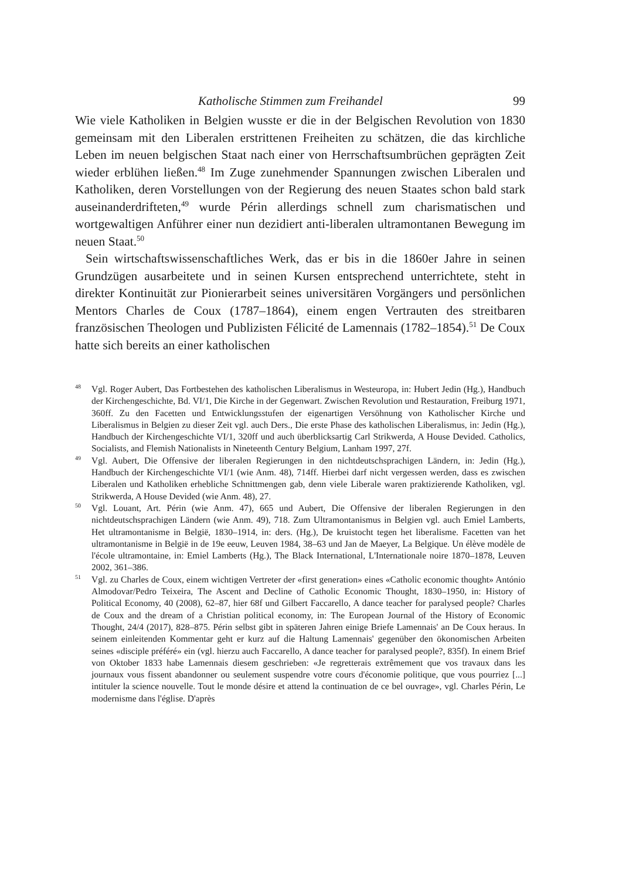Katholische Stimmen zum Freihandel 99
Wie viele Katholiken in Belgien wusste er die in der Belgischen Revolution von 1830 gemeinsam mit den Liberalen erstrittenen Freiheiten zu schätzen, die das kirchliche Leben im neuen belgischen Staat nach einer von Herrschaftsumbrüchen geprägten Zeit wieder erblühen ließen.<sup>48</sup> Im Zuge zunehmender Spannungen zwischen Liberalen und Katholiken, deren Vorstellungen von der Regierung des neuen Staates schon bald stark auseinanderdrifteten,<sup>49</sup> wurde Périn allerdings schnell zum charismatischen und wortgewaltigen Anführer einer nun dezidiert anti-liberalen ultramontanen Bewegung im neuen Staat.<sup>50</sup>
Sein wirtschaftswissenschaftliches Werk, das er bis in die 1860er Jahre in seinen Grundzügen ausarbeitete und in seinen Kursen entsprechend unterrichtete, steht in direkter Kontinuität zur Pionierarbeit seines universitären Vorgängers und persönlichen Mentors Charles de Coux (1787–1864), einem engen Vertrauten des streitbaren französischen Theologen und Publizisten Félicité de Lamennais (1782–1854).<sup>51</sup> De Coux hatte sich bereits an einer katholischen
<sup>48</sup> Vgl. Roger Aubert, Das Fortbestehen des katholischen Liberalismus in Westeuropa, in: Hubert Jedin (Hg.), Handbuch der Kirchengeschichte, Bd. VI/1, Die Kirche in der Gegenwart. Zwischen Revolution und Restauration, Freiburg 1971, 360ff. Zu den Facetten und Entwicklungsstufen der eigenartigen Versöhnung von Katholischer Kirche und Liberalismus in Belgien zu dieser Zeit vgl. auch Ders., Die erste Phase des katholischen Liberalismus, in: Jedin (Hg.), Handbuch der Kirchengeschichte VI/1, 320ff und auch überblicksartig Carl Strikwerda, A House Devided. Catholics, Socialists, and Flemish Nationalists in Nineteenth Century Belgium, Lanham 1997, 27f.
<sup>49</sup> Vgl. Aubert, Die Offensive der liberalen Regierungen in den nichtdeutschsprachigen Ländern, in: Jedin (Hg.), Handbuch der Kirchengeschichte VI/1 (wie Anm. 48), 714ff. Hierbei darf nicht vergessen werden, dass es zwischen Liberalen und Katholiken erhebliche Schnittmengen gab, denn viele Liberale waren praktizierende Katholiken, vgl. Strikwerda, A House Devided (wie Anm. 48), 27.
<sup>50</sup> Vgl. Louant, Art. Périn (wie Anm. 47), 665 und Aubert, Die Offensive der liberalen Regierungen in den nichtdeutschsprachigen Ländern (wie Anm. 49), 718. Zum Ultramontanismus in Belgien vgl. auch Emiel Lamberts, Het ultramontanisme in België, 1830–1914, in: ders. (Hg.), De kruistocht tegen het liberalisme. Facetten van het ultramontanisme in België in de 19e eeuw, Leuven 1984, 38–63 und Jan de Maeyer, La Belgique. Un élève modèle de l'école ultramontaine, in: Emiel Lamberts (Hg.), The Black International, L'Internationale noire 1870–1878, Leuven 2002, 361–386.
<sup>51</sup> Vgl. zu Charles de Coux, einem wichtigen Vertreter der «first generation» eines «Catholic economic thought» António Almodovar/Pedro Teixeira, The Ascent and Decline of Catholic Economic Thought, 1830–1950, in: History of Political Economy, 40 (2008), 62–87, hier 68f und Gilbert Faccarello, A dance teacher for paralysed people? Charles de Coux and the dream of a Christian political economy, in: The European Journal of the History of Economic Thought, 24/4 (2017), 828–875. Périn selbst gibt in späteren Jahren einige Briefe Lamennais' an De Coux heraus. In seinem einleitenden Kommentar geht er kurz auf die Haltung Lamennais' gegenüber den ökonomischen Arbeiten seines «disciple préféré» ein (vgl. hierzu auch Faccarello, A dance teacher for paralysed people?, 835f). In einem Brief von Oktober 1833 habe Lamennais diesem geschrieben: «Je regretterais extrêmement que vos travaux dans les journaux vous fissent abandonner ou seulement suspendre votre cours d'économie politique, que vous pourriez [...] intituler la science nouvelle. Tout le monde désire et attend la continuation de ce bel ouvrage», vgl. Charles Périn, Le modernisme dans l'église. D'après